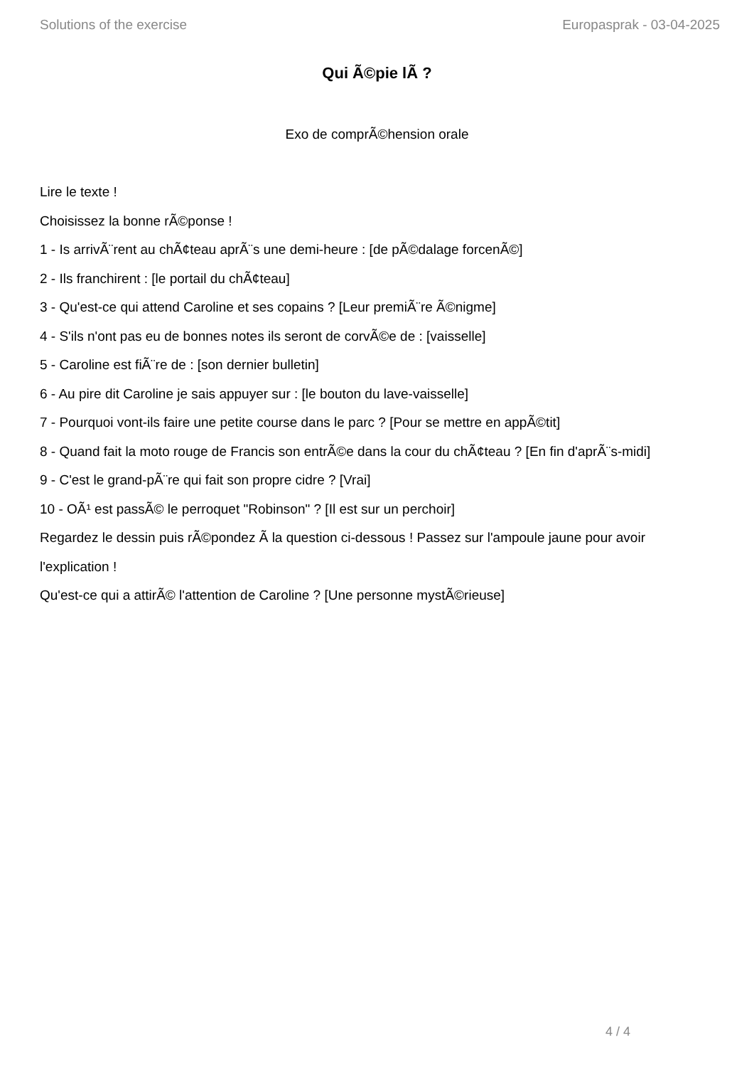Solutions of the exercise Europasprak - 03-04-2025
Qui Ã©pie lÃ ?
Exo de comprÃ©hension orale
Lire le texte !
Choisissez la bonne rÃ©ponse !
1 - Is arrivÃ¨rent au chÃ¢teau aprÃ¨s une demi-heure : [de pÃ©dalage forcenÃ©]
2 - Ils franchirent : [le portail du chÃ¢teau]
3 - Qu'est-ce qui attend Caroline et ses copains ? [Leur premiÃ¨re Ã©nigme]
4 - S'ils n'ont pas eu de bonnes notes ils seront de corvÃ©e de : [vaisselle]
5 - Caroline est fiÃ¨re de : [son dernier bulletin]
6 - Au pire dit Caroline je sais appuyer sur : [le bouton du lave-vaisselle]
7 - Pourquoi vont-ils faire une petite course dans le parc ? [Pour se mettre en appÃ©tit]
8 - Quand fait la moto rouge de Francis son entrÃ©e dans la cour du chÃ¢teau ? [En fin d'aprÃ¨s-midi]
9 - C'est le grand-pÃ¨re qui fait son propre cidre ? [Vrai]
10 - OÃ¹ est passÃ© le perroquet "Robinson" ? [Il est sur un perchoir]
Regardez le dessin puis rÃ©pondez Ã la question ci-dessous ! Passez sur l'ampoule jaune pour avoir l'explication !
Qu'est-ce qui a attirÃ© l'attention de Caroline ? [Une personne mystÃ©rieuse]
4 / 4